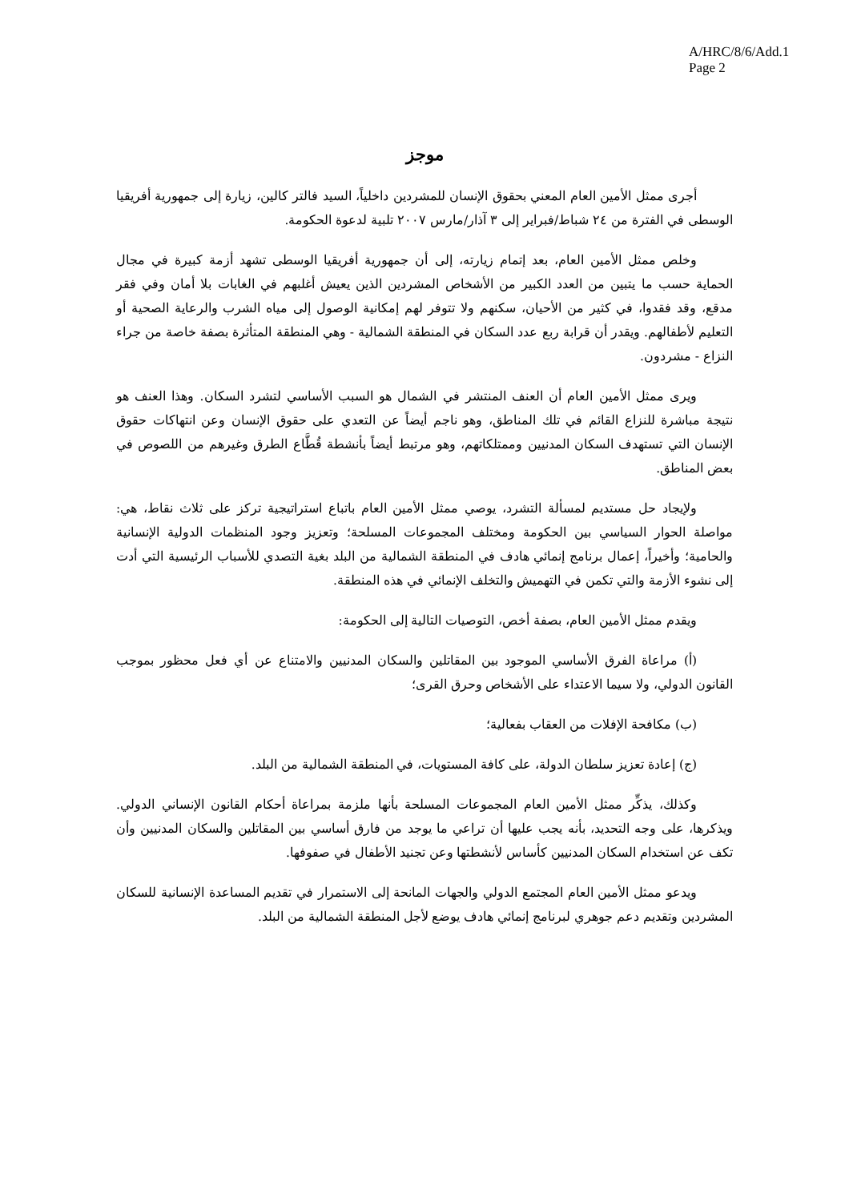A/HRC/8/6/Add.1
Page 2
موجز
أجرى ممثل الأمين العام المعني بحقوق الإنسان للمشردين داخلياً، السيد فالتر كالين، زيارة إلى جمهورية أفريقيا الوسطى في الفترة من ٢٤ شباط/فبراير إلى ٣ آذار/مارس ٢٠٠٧ تلبية لدعوة الحكومة.
وخلص ممثل الأمين العام، بعد إتمام زيارته، إلى أن جمهورية أفريقيا الوسطى تشهد أزمة كبيرة في مجال الحماية حسب ما يتبين من العدد الكبير من الأشخاص المشردين الذين يعيش أغلبهم في الغابات بلا أمان وفي فقر مدقع، وقد فقدوا، في كثير من الأحيان، سكنهم ولا تتوفر لهم إمكانية الوصول إلى مياه الشرب والرعاية الصحية أو التعليم لأطفالهم. ويقدر أن قرابة ربع عدد السكان في المنطقة الشمالية - وهي المنطقة المتأثرة بصفة خاصة من جراء النزاع - مشردون.
ويرى ممثل الأمين العام أن العنف المنتشر في الشمال هو السبب الأساسي لتشرد السكان. وهذا العنف هو نتيجة مباشرة للنزاع القائم في تلك المناطق، وهو ناجم أيضاً عن التعدي على حقوق الإنسان وعن انتهاكات حقوق الإنسان التي تستهدف السكان المدنيين وممتلكاتهم، وهو مرتبط أيضاً بأنشطة قُطَّاع الطرق وغيرهم من اللصوص في بعض المناطق.
ولإيجاد حل مستديم لمسألة التشرد، يوصي ممثل الأمين العام باتباع استراتيجية تركز على ثلاث نقاط، هي: مواصلة الحوار السياسي بين الحكومة ومختلف المجموعات المسلحة؛ وتعزيز وجود المنظمات الدولية الإنسانية والحامية؛ وأخيراً، إعمال برنامج إنمائي هادف في المنطقة الشمالية من البلد بغية التصدي للأسباب الرئيسية التي أدت إلى نشوء الأزمة والتي تكمن في التهميش والتخلف الإنمائي في هذه المنطقة.
ويقدم ممثل الأمين العام، بصفة أخص، التوصيات التالية إلى الحكومة:
(أ) مراعاة الفرق الأساسي الموجود بين المقاتلين والسكان المدنيين والامتناع عن أي فعل محظور بموجب القانون الدولي، ولا سيما الاعتداء على الأشخاص وحرق القرى؛
(ب) مكافحة الإفلات من العقاب بفعالية؛
(ج) إعادة تعزيز سلطان الدولة، على كافة المستويات، في المنطقة الشمالية من البلد.
وكذلك، يذكِّر ممثل الأمين العام المجموعات المسلحة بأنها ملزمة بمراعاة أحكام القانون الإنساني الدولي. ويذكرها، على وجه التحديد، بأنه يجب عليها أن تراعي ما يوجد من فارق أساسي بين المقاتلين والسكان المدنيين وأن تكف عن استخدام السكان المدنيين كأساس لأنشطتها وعن تجنيد الأطفال في صفوفها.
ويدعو ممثل الأمين العام المجتمع الدولي والجهات المانحة إلى الاستمرار في تقديم المساعدة الإنسانية للسكان المشردين وتقديم دعم جوهري لبرنامج إنمائي هادف يوضع لأجل المنطقة الشمالية من البلد.